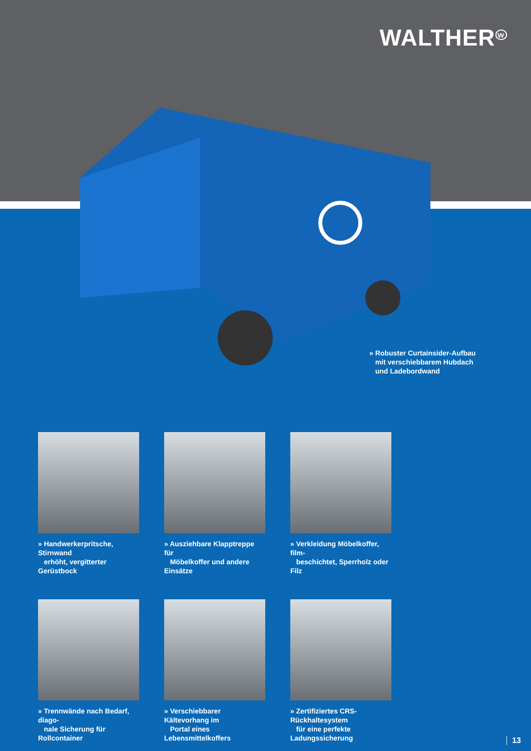WALTHER<sup>w</sup>
» Robuster Curtainsider-Aufbau
mit verschiebbarem Hubdach
und Ladebordwand
» Handwerkerpritsche, Stirnwand
erhöht, vergitterter Gerüstbock
» Ausziehbare Klapptreppe für
Möbelkoffer und andere Einsätze
» Verkleidung Möbelkoffer, film-
beschichtet, Sperrholz oder Filz
» Trennwände nach Bedarf, diago-
nale Sicherung für Rollcontainer
» Verschiebbarer Kältevorhang im
Portal eines Lebensmittelkoffers
» Zertifiziertes CRS-Rückhaltesystem
für eine perfekte Ladungssicherung
13